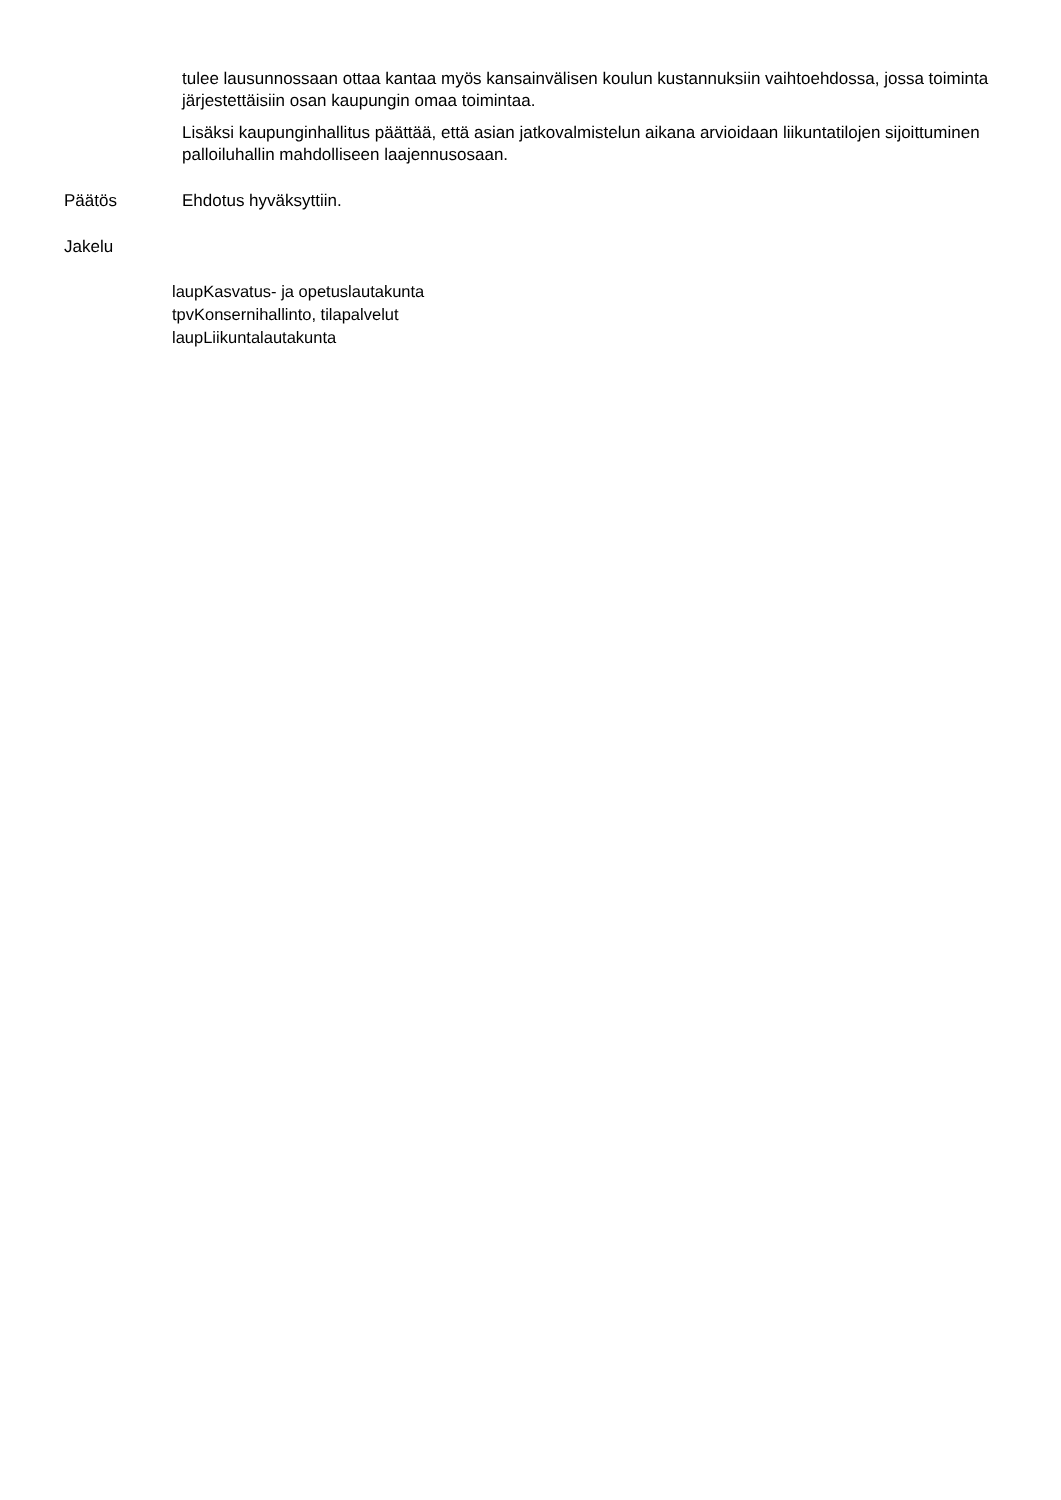tulee lausunnossaan ottaa kantaa myös kansainvälisen koulun kustannuksiin vaihtoehdossa, jossa toiminta järjestettäisiin osan kaupungin omaa toimintaa.
Lisäksi kaupunginhallitus päättää, että asian jatkovalmistelun aikana arvioidaan liikuntatilojen sijoittuminen palloiluhallin mahdolliseen laajennusosaan.
Päätös Ehdotus hyväksyttiin.
Jakelu
laupKasvatus- ja opetuslautakunta
tpvKonsernihallinto, tilapalvelut
laupLiikuntalautakunta